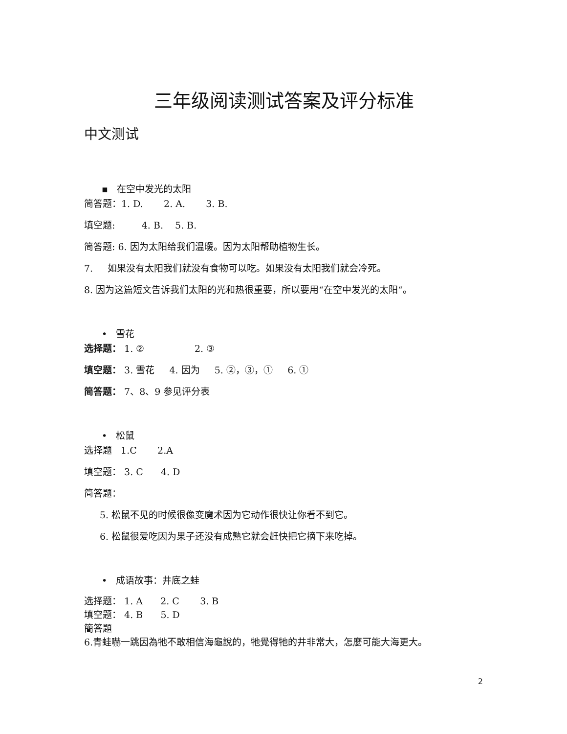三年级阅读测试答案及评分标准
中文测试
▪ 在空中发光的太阳
简答题：1. D. 2. A. 3. B.
填空题: 4. B. 5. B.
简答题: 6. 因为太阳给我们温暖。因为太阳帮助植物生长。
7. 如果没有太阳我们就没有食物可以吃。如果没有太阳我们就会冷死。
8. 因为这篇短文告诉我们太阳的光和热很重要，所以要用“在空中发光的太阳“。
• 雪花
选择题： 1. ② 2. ③
填空题： 3. 雪花 4. 因为 5. ②，③，① 6. ①
简答题： 7、8、9 参见评分表
• 松鼠
选择题 1.C 2.A
填空题： 3. C 4. D
简答题：
5. 松鼠不见的时候很像变魔术因为它动作很快让你看不到它。
6. 松鼠很爱吃因为果子还没有成熟它就会赶快把它摘下来吃掉。
• 成语故事：井底之蛙
选择题： 1. A 2. C 3. B
填空题： 4. B 5. D
簡答題
6.青蛙嚇一跳因為牠不敢相信海龜說的，牠覺得牠的井非常大，怎麼可能大海更大。
2